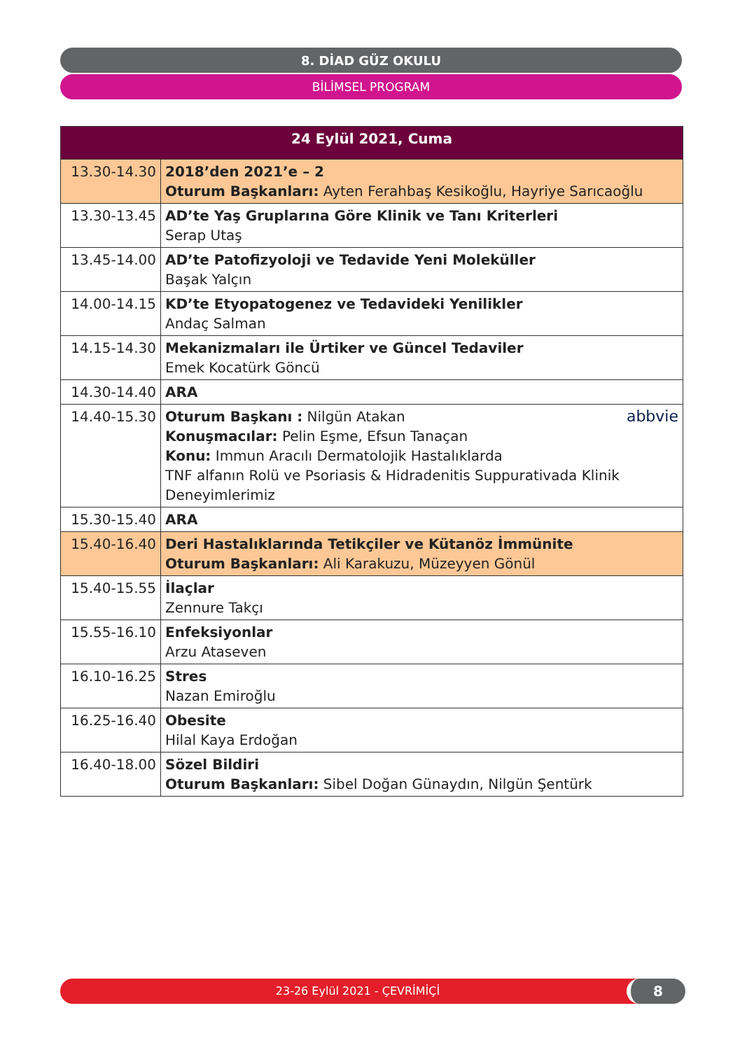8. DİAD GÜZ OKULU
BİLİMSEL PROGRAM
| 24 Eylül 2021, Cuma | |
| --- | --- |
| 13.30-14.30 | 2018’den 2021’e – 2 Oturum Başkanları: Ayten Ferahbaş Kesikoğlu, Hayriye Sarıcaoğlu |
| 13.30-13.45 | AD’te Yaş Gruplarına Göre Klinik ve Tanı Kriterleri Serap Utaş |
| 13.45-14.00 | AD’te Patofizyoloji ve Tedavide Yeni Moleküller Başak Yalçın |
| 14.00-14.15 | KD’te Etyopatogenez ve Tedavideki Yenilikler Andaç Salman |
| 14.15-14.30 | Mekanizmaları ile Ürtiker ve Güncel Tedaviler Emek Kocatürk Göncü |
| 14.30-14.40 | ARA |
| 14.40-15.30 | abbvie Oturum Başkanı : Nilgün Atakan Konuşmacılar: Pelin Eşme, Efsun Tanaçan Konu: Immun Aracılı Dermatolojik Hastalıklarda TNF alfanın Rolü ve Psoriasis & Hidradenitis Suppurativada Klinik Deneyimlerimiz |
| 15.30-15.40 | ARA |
| 15.40-16.40 | Deri Hastalıklarında Tetikçiler ve Kütanöz İmmünite Oturum Başkanları: Ali Karakuzu, Müzeyyen Gönül |
| 15.40-15.55 | İlaçlar Zennure Takçı |
| 15.55-16.10 | Enfeksiyonlar Arzu Ataseven |
| 16.10-16.25 | Stres Nazan Emiroğlu |
| 16.25-16.40 | Obesite Hilal Kaya Erdoğan |
| 16.40-18.00 | Sözel Bildiri Oturum Başkanları: Sibel Doğan Günaydın, Nilgün Şentürk |
23-26 Eylül 2021 - ÇEVRİMİÇİ 8